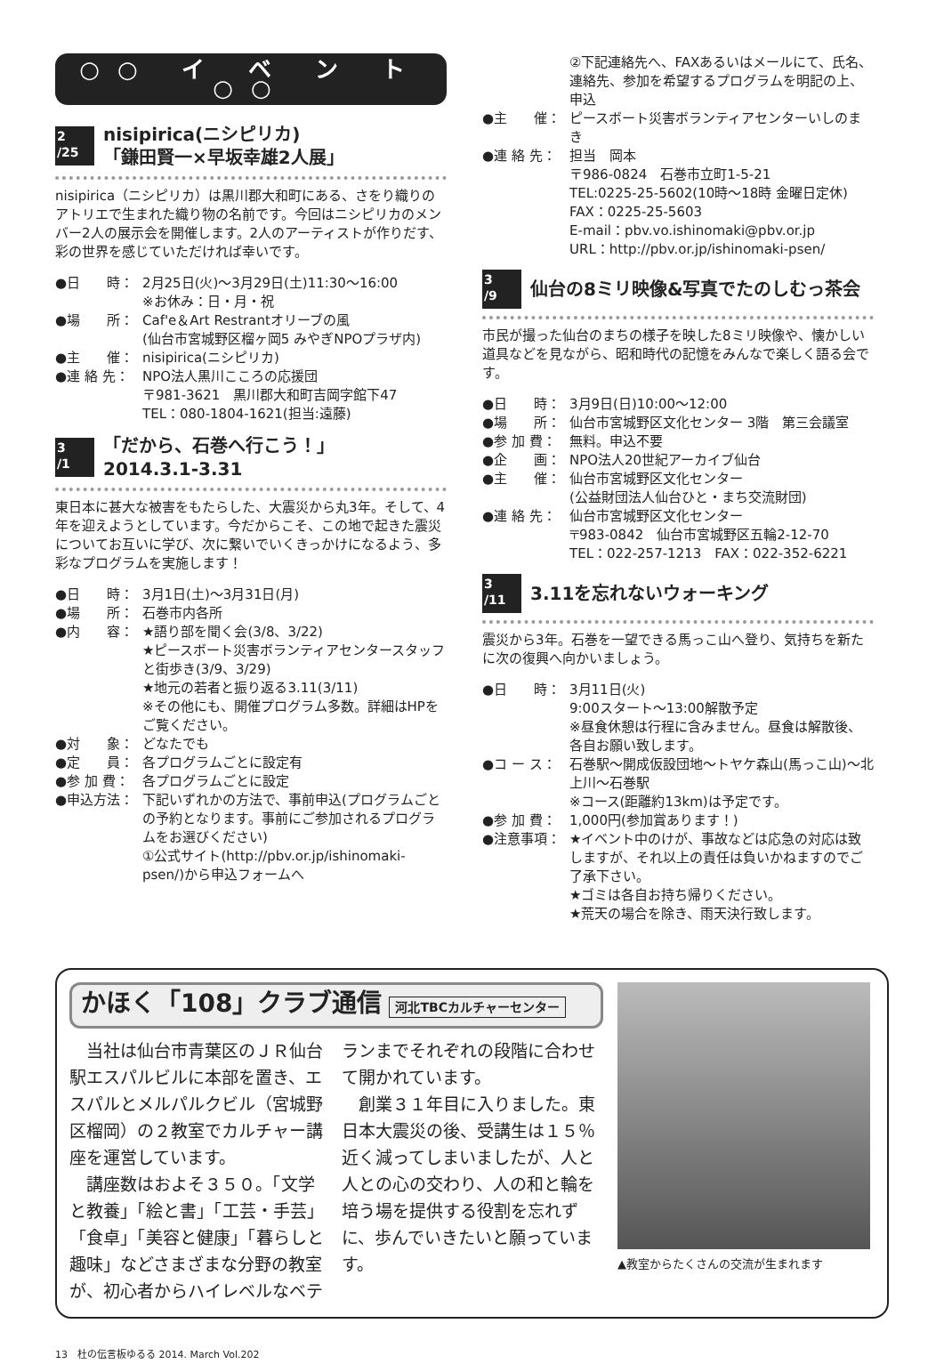○○ イ ベ ン ト ○○
2
/25
nisipirica(ニシピリカ)
「鎌田賢一×早坂幸雄2人展」
nisipirica（ニシピリカ）は黒川郡大和町にある、さをり織りのアトリエで生まれた織り物の名前です。今回はニシピリカのメンバー2人の展示会を開催します。2人のアーティストが作りだす、彩の世界を感じていただければ幸いです。
●日　　時： 2月25日(火)～3月29日(土)11:30～16:00
※お休み：日・月・祝
●場　　所： Caf'e＆Art Restrantオリーブの風
(仙台市宮城野区榴ヶ岡5 みやぎNPOプラザ内)
●主　　催： nisipirica(ニシピリカ)
●連 絡 先： NPO法人黒川こころの応援団
〒981-3621　黒川郡大和町吉岡字館下47
TEL：080-1804-1621(担当:遠藤)
3
/1
「だから、石巻へ行こう！」
2014.3.1-3.31
東日本に甚大な被害をもたらした、大震災から丸3年。そして、4年を迎えようとしています。今だからこそ、この地で起きた震災についてお互いに学び、次に繋いでいくきっかけになるよう、多彩なプログラムを実施します！
●日　　時： 3月1日(土)～3月31日(月)
●場　　所： 石巻市内各所
●内　　容： ★語り部を聞く会(3/8、3/22)
★ピースボート災害ボランティアセンタースタッフと街歩き(3/9、3/29)
★地元の若者と振り返る3.11(3/11)
※その他にも、開催プログラム多数。詳細はHPをご覧ください。
●対　　象： どなたでも
●定　　員： 各プログラムごとに設定有
●参 加 費： 各プログラムごとに設定
●申込方法： 下記いずれかの方法で、事前申込(プログラムごとの予約となります。事前にご参加されるプログラムをお選びください)
①公式サイト(http://pbv.or.jp/ishinomaki-psen/)から申込フォームへ
②下記連絡先へ、FAXあるいはメールにて、氏名、連絡先、参加を希望するプログラムを明記の上、申込
●主　　催： ピースボート災害ボランティアセンターいしのまき
●連 絡 先： 担当　岡本
〒986-0824　石巻市立町1-5-21
TEL:0225-25-5602(10時～18時 金曜日定休)
FAX：0225-25-5603
E-mail：pbv.vo.ishinomaki@pbv.or.jp
URL：http://pbv.or.jp/ishinomaki-psen/
3
/9
仙台の8ミリ映像&写真でたのしむっ茶会
市民が撮った仙台のまちの様子を映した8ミリ映像や、懐かしい道具などを見ながら、昭和時代の記憶をみんなで楽しく語る会です。
●日　　時： 3月9日(日)10:00～12:00
●場　　所： 仙台市宮城野区文化センター 3階　第三会議室
●参 加 費： 無料。申込不要
●企　　画： NPO法人20世紀アーカイブ仙台
●主　　催： 仙台市宮城野区文化センター
(公益財団法人仙台ひと・まち交流財団)
●連 絡 先： 仙台市宮城野区文化センター
〒983-0842　仙台市宮城野区五輪2-12-70
TEL：022-257-1213　FAX：022-352-6221
3
/11
3.11を忘れないウォーキング
震災から3年。石巻を一望できる馬っこ山へ登り、気持ちを新たに次の復興へ向かいましょう。
●日　　時： 3月11日(火)
9:00スタート～13:00解散予定
※昼食休憩は行程に含みません。昼食は解散後、各自お願い致します。
●コ ー ス： 石巻駅～開成仮設団地～トヤケ森山(馬っこ山)～北上川～石巻駅
※コース(距離約13km)は予定です。
●参 加 費： 1,000円(参加賞あります！)
●注意事項： ★イベント中のけが、事故などは応急の対応は致しますが、それ以上の責任は負いかねますのでご了承下さい。
★ゴミは各自お持ち帰りください。
★荒天の場合を除き、雨天決行致します。
かほく「108」クラブ通信 河北TBCカルチャーセンター
　当社は仙台市青葉区のＪＲ仙台駅エスパルビルに本部を置き、エスパルとメルパルクビル（宮城野区榴岡）の２教室でカルチャー講座を運営しています。
　講座数はおよそ３５０。「文学と教養」「絵と書」「工芸・手芸」「食卓」「美容と健康」「暮らしと趣味」などさまざまな分野の教室が、初心者からハイレベルなベテランまでそれぞれの段階に合わせて開かれています。
　創業３１年目に入りました。東日本大震災の後、受講生は１５％近く減ってしまいましたが、人と人との心の交わり、人の和と輪を培う場を提供する役割を忘れずに、歩んでいきたいと願っています。
▲教室からたくさんの交流が生まれます
13　杜の伝言板ゆるる 2014. March Vol.202